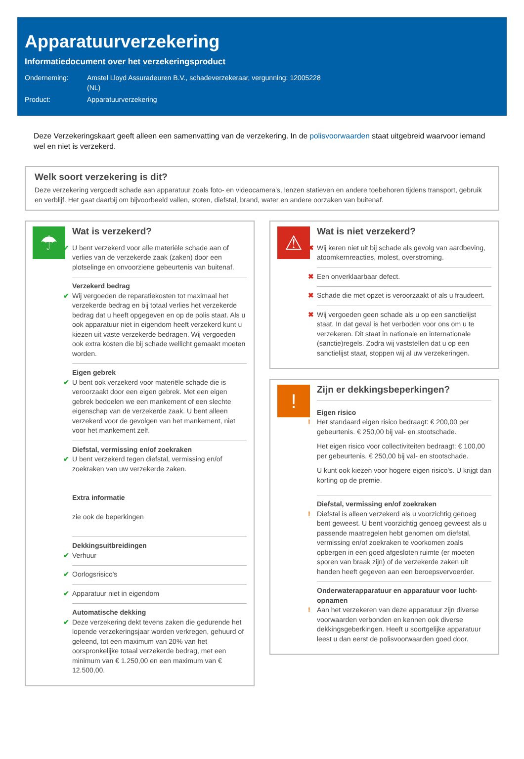Apparatuurverzekering
Informatiedocument over het verzekeringsproduct
Onderneming: Amstel Lloyd Assuradeuren B.V., schadeverzekeraar, vergunning: 12005228 (NL)
Product: Apparatuurverzekering
Deze Verzekeringskaart geeft alleen een samenvatting van de verzekering. In de polisvoorwaarden staat uitgebreid waarvoor iemand wel en niet is verzekerd.
Welk soort verzekering is dit?
Deze verzekering vergoedt schade aan apparatuur zoals foto- en videocamera's, lenzen statieven en andere toebehoren tijdens transport, gebruik en verblijf. Het gaat daarbij om bijvoorbeeld vallen, stoten, diefstal, brand, water en andere oorzaken van buitenaf.
☂
Wat is verzekerd?
✔ U bent verzekerd voor alle materiële schade aan of verlies van de verzekerde zaak (zaken) door een plotselinge en onvoorziene gebeurtenis van buitenaf.
Verzekerd bedrag ✔ Wij vergoeden de reparatiekosten tot maximaal het verzekerde bedrag en bij totaal verlies het verzekerde bedrag dat u heeft opgegeven en op de polis staat. Als u ook apparatuur niet in eigendom heeft verzekerd kunt u kiezen uit vaste verzekerde bedragen. Wij vergoeden ook extra kosten die bij schade wellicht gemaakt moeten worden.
Eigen gebrek ✔ U bent ook verzekerd voor materiële schade die is veroorzaakt door een eigen gebrek. Met een eigen gebrek bedoelen we een mankement of een slechte eigenschap van de verzekerde zaak. U bent alleen verzekerd voor de gevolgen van het mankement, niet voor het mankement zelf.
Diefstal, vermissing en/of zoekraken ✔ U bent verzekerd tegen diefstal, vermissing en/of zoekraken van uw verzekerde zaken.
Extra informatie
zie ook de beperkingen
Dekkingsuitbreidingen ✔ Verhuur
✔ Oorlogsrisico's
✔ Apparatuur niet in eigendom
Automatische dekking ✔ Deze verzekering dekt tevens zaken die gedurende het lopende verzekeringsjaar worden verkregen, gehuurd of geleend, tot een maximum van 20% van het oorspronkelijke totaal verzekerde bedrag, met een minimum van € 1.250,00 en een maximum van € 12.500,00.
⚠
Wat is niet verzekerd?
✖ Wij keren niet uit bij schade als gevolg van aardbeving, atoomkernreacties, molest, overstroming.
✖ Een onverklaarbaar defect.
✖ Schade die met opzet is veroorzaakt of als u fraudeert.
✖ Wij vergoeden geen schade als u op een sanctielijst staat. In dat geval is het verboden voor ons om u te verzekeren. Dit staat in nationale en internationale (sanctie)regels. Zodra wij vaststellen dat u op een sanctielijst staat, stoppen wij al uw verzekeringen.
!
Zijn er dekkingsbeperkingen?
Eigen risico!
Het standaard eigen risico bedraagt: € 200,00 per gebeurtenis. € 250,00 bij val- en stootschade.
Het eigen risico voor collectiviteiten bedraagt: € 100,00 per gebeurtenis. € 250,00 bij val- en stootschade.
U kunt ook kiezen voor hogere eigen risico's. U krijgt dan korting op de premie.
Diefstal, vermissing en/of zoekraken! Diefstal is alleen verzekerd als u voorzichtig genoeg bent geweest. U bent voorzichtig genoeg geweest als u passende maatregelen hebt genomen om diefstal, vermissing en/of zoekraken te voorkomen zoals opbergen in een goed afgesloten ruimte (er moeten sporen van braak zijn) of de verzekerde zaken uit handen heeft gegeven aan een beroepsvervoerder.
Onderwaterapparatuur en apparatuur voor lucht-opnamen! Aan het verzekeren van deze apparatuur zijn diverse voorwaarden verbonden en kennen ook diverse dekkingsgeberkingen. Heeft u soortgelijke apparatuur leest u dan eerst de polisvoorwaarden goed door.